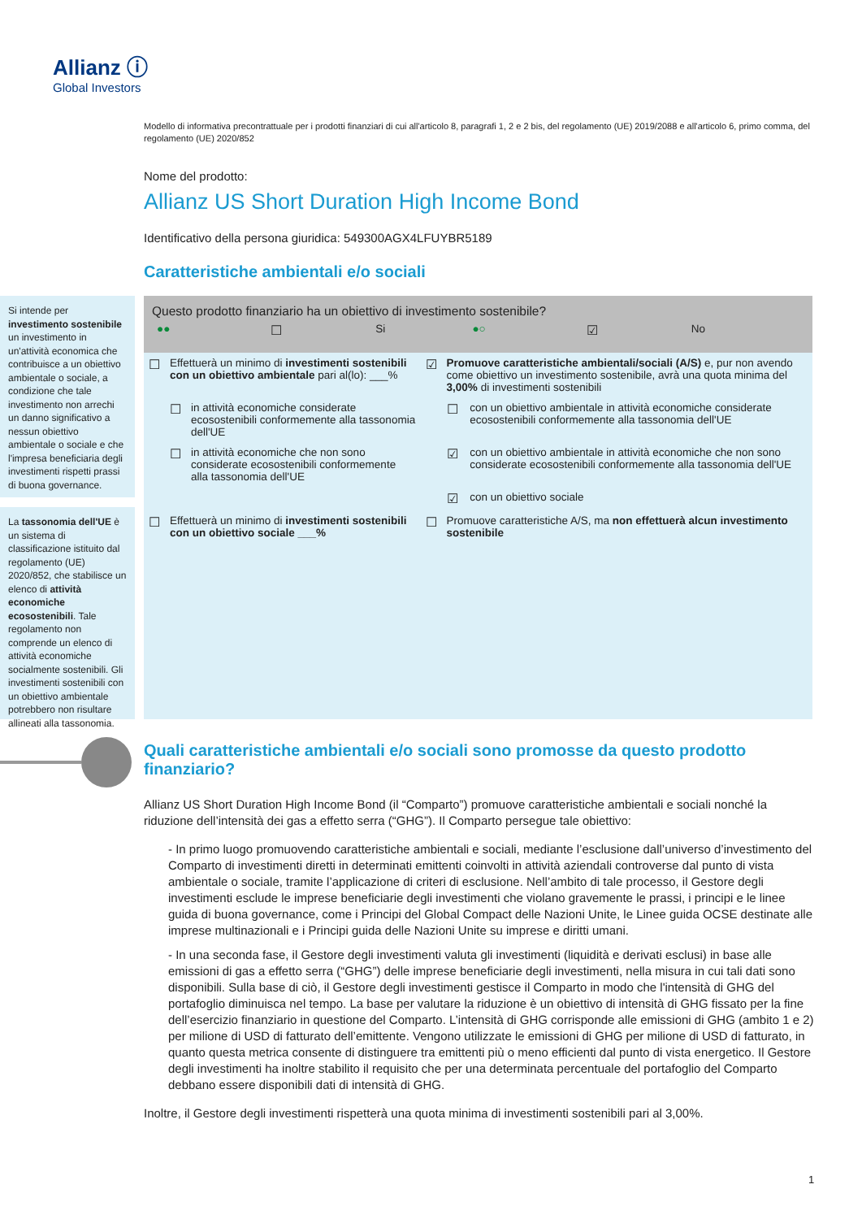Allianz ⓘ
Global Investors
Modello di informativa precontrattuale per i prodotti finanziari di cui all'articolo 8, paragrafi 1, 2 e 2 bis, del regolamento (UE) 2019/2088 e all'articolo 6, primo comma, del regolamento (UE) 2020/852
Nome del prodotto:
Allianz US Short Duration High Income Bond
Identificativo della persona giuridica: 549300AGX4LFUYBR5189
Caratteristiche ambientali e/o sociali
Si intende per investimento sostenibile un investimento in un'attività economica che contribuisce a un obiettivo ambientale o sociale, a condizione che tale investimento non arrechi un danno significativo a nessun obiettivo ambientale o sociale e che l'impresa beneficiaria degli investimenti rispetti prassi di buona governance.
La tassonomia dell'UE è un sistema di classificazione istituito dal regolamento (UE) 2020/852, che stabilisce un elenco di attività economiche ecosostenibili. Tale regolamento non comprende un elenco di attività economiche socialmente sostenibili. Gli investimenti sostenibili con un obiettivo ambientale potrebbero non risultare allineati alla tassonomia.
Questo prodotto finanziario ha un obiettivo di investimento sostenibile?
| ●● | ☐ | Si | ●○ | ☑ | No |
| ☐ | Effettuerà un minimo di investimenti sostenibili con un obiettivo ambientale pari al(lo): ___% | | ☑ | Promuove caratteristiche ambientali/sociali (A/S) e, pur non avendo come obiettivo un investimento sostenibile, avrà una quota minima del 3,00% di investimenti sostenibili | |
| | ☐ | in attività economiche considerate ecosostenibili conformemente alla tassonomia dell'UE | | ☐ | con un obiettivo ambientale in attività economiche considerate ecosostenibili conformemente alla tassonomia dell'UE |
| | ☐ | in attività economiche che non sono considerate ecosostenibili conformemente alla tassonomia dell'UE | | ☑ | con un obiettivo ambientale in attività economiche che non sono considerate ecosostenibili conformemente alla tassonomia dell'UE |
| | | | | ☑ | con un obiettivo sociale |
| ☐ | Effettuerà un minimo di investimenti sostenibili con un obiettivo sociale ___% | | ☐ | Promuove caratteristiche A/S, ma non effettuerà alcun investimento sostenibile | |
Quali caratteristiche ambientali e/o sociali sono promosse da questo prodotto finanziario?
Allianz US Short Duration High Income Bond (il “Comparto”) promuove caratteristiche ambientali e sociali nonché la riduzione dell’intensità dei gas a effetto serra (“GHG”). Il Comparto persegue tale obiettivo:
- In primo luogo promuovendo caratteristiche ambientali e sociali, mediante l’esclusione dall’universo d’investimento del Comparto di investimenti diretti in determinati emittenti coinvolti in attività aziendali controverse dal punto di vista ambientale o sociale, tramite l’applicazione di criteri di esclusione. Nell’ambito di tale processo, il Gestore degli investimenti esclude le imprese beneficiarie degli investimenti che violano gravemente le prassi, i principi e le linee guida di buona governance, come i Principi del Global Compact delle Nazioni Unite, le Linee guida OCSE destinate alle imprese multinazionali e i Principi guida delle Nazioni Unite su imprese e diritti umani.
- In una seconda fase, il Gestore degli investimenti valuta gli investimenti (liquidità e derivati esclusi) in base alle emissioni di gas a effetto serra (“GHG”) delle imprese beneficiarie degli investimenti, nella misura in cui tali dati sono disponibili. Sulla base di ciò, il Gestore degli investimenti gestisce il Comparto in modo che l'intensità di GHG del portafoglio diminuisca nel tempo. La base per valutare la riduzione è un obiettivo di intensità di GHG fissato per la fine dell’esercizio finanziario in questione del Comparto. L’intensità di GHG corrisponde alle emissioni di GHG (ambito 1 e 2) per milione di USD di fatturato dell’emittente. Vengono utilizzate le emissioni di GHG per milione di USD di fatturato, in quanto questa metrica consente di distinguere tra emittenti più o meno efficienti dal punto di vista energetico. Il Gestore degli investimenti ha inoltre stabilito il requisito che per una determinata percentuale del portafoglio del Comparto debbano essere disponibili dati di intensità di GHG.
Inoltre, il Gestore degli investimenti rispetterà una quota minima di investimenti sostenibili pari al 3,00%.
1